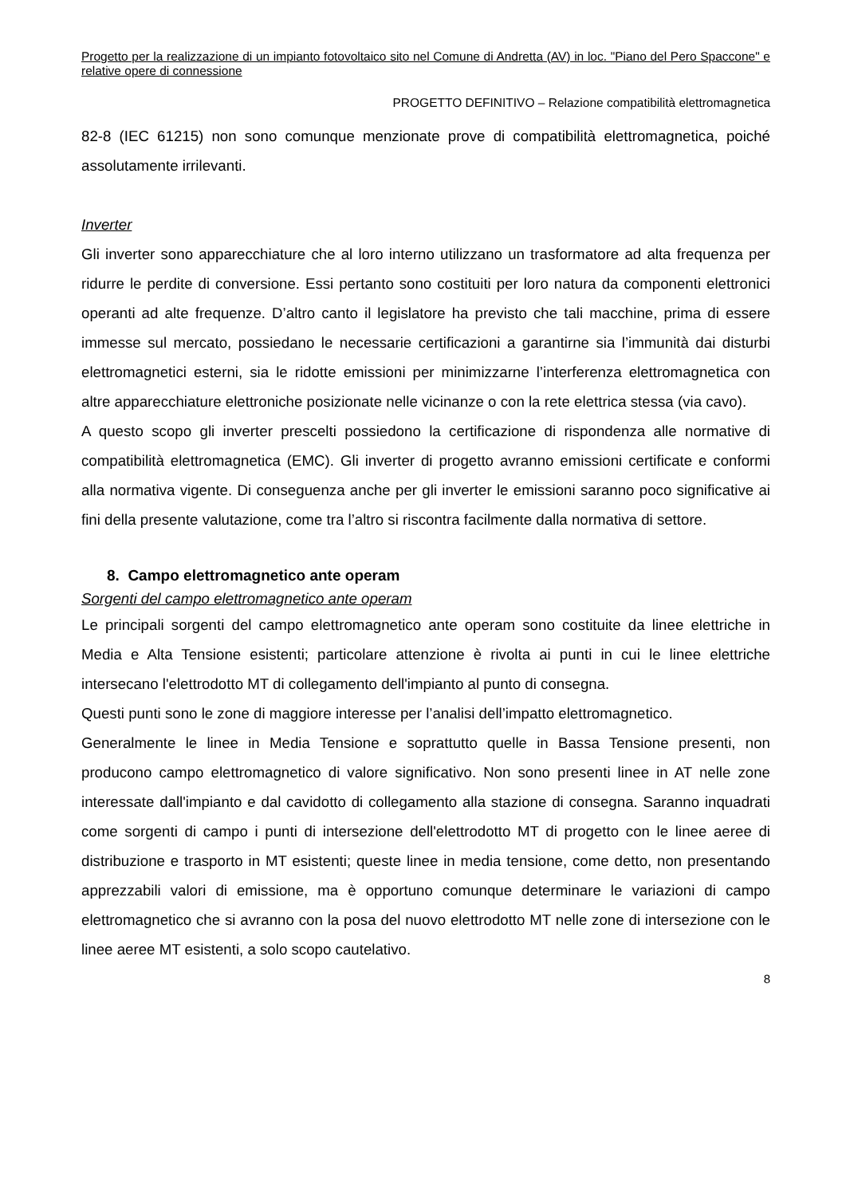Progetto per la realizzazione di un impianto fotovoltaico sito nel Comune di Andretta (AV) in loc. "Piano del Pero Spaccone" e relative opere di connessione
PROGETTO DEFINITIVO – Relazione compatibilità elettromagnetica
82-8 (IEC 61215) non sono comunque menzionate prove di compatibilità elettromagnetica, poiché assolutamente irrilevanti.
Inverter
Gli inverter sono apparecchiature che al loro interno utilizzano un trasformatore ad alta frequenza per ridurre le perdite di conversione. Essi pertanto sono costituiti per loro natura da componenti elettronici operanti ad alte frequenze. D’altro canto il legislatore ha previsto che tali macchine, prima di essere immesse sul mercato, possiedano le necessarie certificazioni a garantirne sia l’immunità dai disturbi elettromagnetici esterni, sia le ridotte emissioni per minimizzarne l’interferenza elettromagnetica con altre apparecchiature elettroniche posizionate nelle vicinanze o con la rete elettrica stessa (via cavo).
A questo scopo gli inverter prescelti possiedono la certificazione di rispondenza alle normative di compatibilità elettromagnetica (EMC). Gli inverter di progetto avranno emissioni certificate e conformi alla normativa vigente. Di conseguenza anche per gli inverter le emissioni saranno poco significative ai fini della presente valutazione, come tra l’altro si riscontra facilmente dalla normativa di settore.
8. Campo elettromagnetico ante operam
Sorgenti del campo elettromagnetico ante operam
Le principali sorgenti del campo elettromagnetico ante operam sono costituite da linee elettriche in Media e Alta Tensione esistenti; particolare attenzione è rivolta ai punti in cui le linee elettriche intersecano l'elettrodotto MT di collegamento dell'impianto al punto di consegna.
Questi punti sono le zone di maggiore interesse per l’analisi dell’impatto elettromagnetico.
Generalmente le linee in Media Tensione e soprattutto quelle in Bassa Tensione presenti, non producono campo elettromagnetico di valore significativo. Non sono presenti linee in AT nelle zone interessate dall'impianto e dal cavidotto di collegamento alla stazione di consegna. Saranno inquadrati come sorgenti di campo i punti di intersezione dell'elettrodotto MT di progetto con le linee aeree di distribuzione e trasporto in MT esistenti; queste linee in media tensione, come detto, non presentando apprezzabili valori di emissione, ma è opportuno comunque determinare le variazioni di campo elettromagnetico che si avranno con la posa del nuovo elettrodotto MT nelle zone di intersezione con le linee aeree MT esistenti, a solo scopo cautelativo.
8